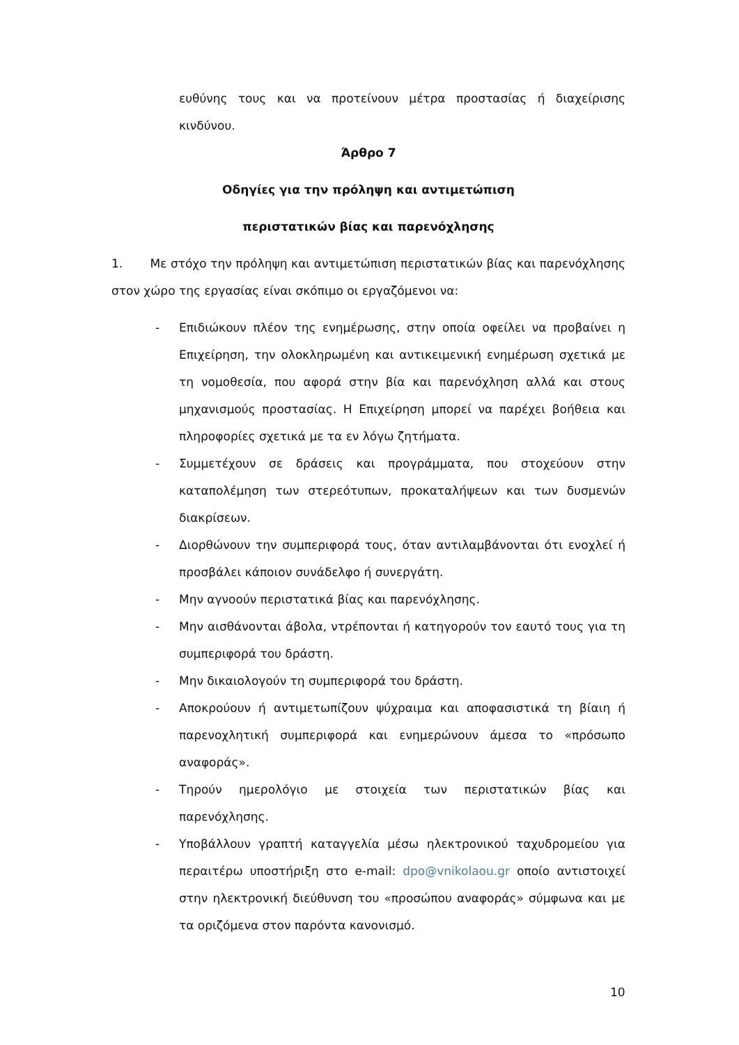ευθύνης τους και να προτείνουν μέτρα προστασίας ή διαχείρισης κινδύνου.
Άρθρο 7
Οδηγίες για την πρόληψη και αντιμετώπιση
περιστατικών βίας και παρενόχλησης
1. Με στόχο την πρόληψη και αντιμετώπιση περιστατικών βίας και παρενόχλησης στον χώρο της εργασίας είναι σκόπιμο οι εργαζόμενοι να:
- Επιδιώκουν πλέον της ενημέρωσης, στην οποία οφείλει να προβαίνει η Επιχείρηση, την ολοκληρωμένη και αντικειμενική ενημέρωση σχετικά με τη νομοθεσία, που αφορά στην βία και παρενόχληση αλλά και στους μηχανισμούς προστασίας. Η Επιχείρηση μπορεί να παρέχει βοήθεια και πληροφορίες σχετικά με τα εν λόγω ζητήματα.
- Συμμετέχουν σε δράσεις και προγράμματα, που στοχεύουν στην καταπολέμηση των στερεότυπων, προκαταλήψεων και των δυσμενών διακρίσεων.
- Διορθώνουν την συμπεριφορά τους, όταν αντιλαμβάνονται ότι ενοχλεί ή προσβάλει κάποιον συνάδελφο ή συνεργάτη.
- Μην αγνοούν περιστατικά βίας και παρενόχλησης.
- Μην αισθάνονται άβολα, ντρέπονται ή κατηγορούν τον εαυτό τους για τη συμπεριφορά του δράστη.
- Μην δικαιολογούν τη συμπεριφορά του δράστη.
- Αποκρούουν ή αντιμετωπίζουν ψύχραιμα και αποφασιστικά τη βίαιη ή παρενοχλητική συμπεριφορά και ενημερώνουν άμεσα το «πρόσωπο αναφοράς».
- Τηρούν ημερολόγιο με στοιχεία των περιστατικών βίας και παρενόχλησης.
- Υποβάλλουν γραπτή καταγγελία μέσω ηλεκτρονικού ταχυδρομείου για περαιτέρω υποστήριξη στο e-mail: dpo@vnikolaou.gr οποίο αντιστοιχεί στην ηλεκτρονική διεύθυνση του «προσώπου αναφοράς» σύμφωνα και με τα οριζόμενα στον παρόντα κανονισμό.
10